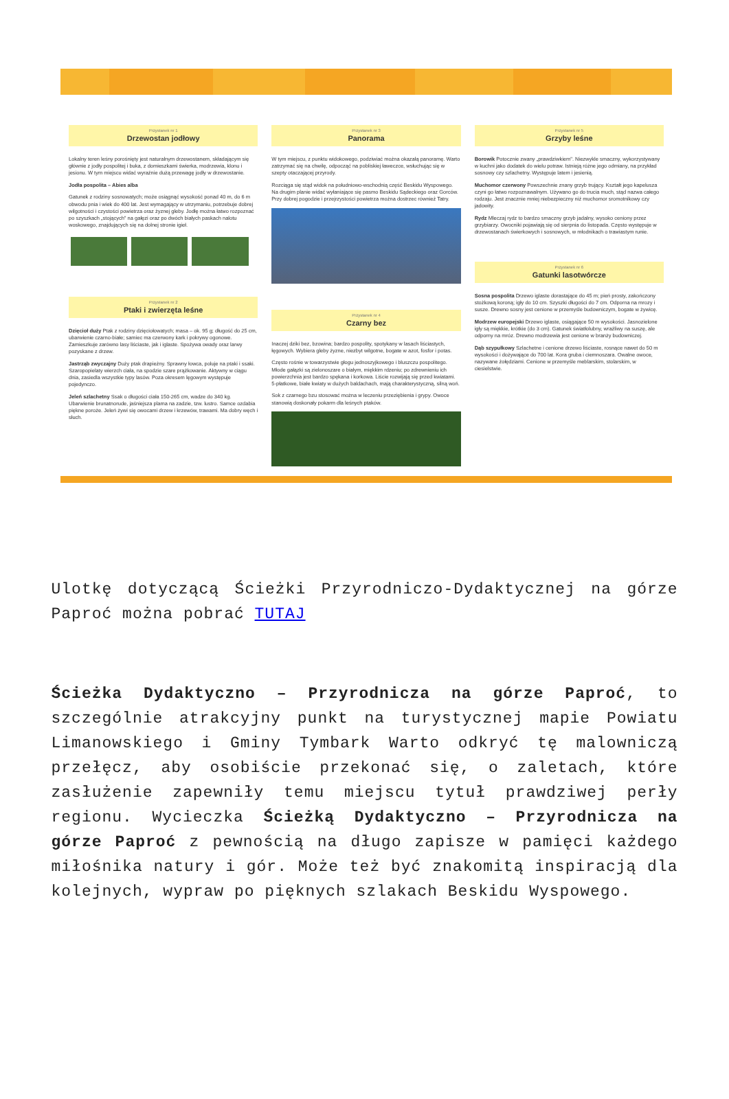Przystanek nr 1
Drzewostan jodłowy
Lokalny teren leśny porośnięty jest naturalnym drzewostanem, składającym się głównie z jodły pospolitej i buka, z domieszkami świerka, modrzewia, klonu i jesionu. W tym miejscu widać wyraźnie dużą przewagę jodły w drzewostanie.
Jodła pospolita – Abies alba
Gatunek z rodziny sosnowatych; może osiągnąć wysokość ponad 40 m, do 6 m obwodu pnia i wiek do 400 lat. Jest wymagający w utrzymaniu, potrzebuje dobrej wilgotności i czystości powietrza oraz żyznej gleby. Jodłę można łatwo rozpoznać po szyszkach „stojących" na gałęzi oraz po dwóch białych paskach nalotu woskowego, znajdujących się na dolnej stronie igieł.
Przystanek nr 2
Ptaki i zwierzęta leśne
Dzięcioł duży Ptak z rodziny dzięciołowatych; masa – ok. 95 g; długość do 25 cm, ubarwienie czarno-białe; samiec ma czerwony kark i pokrywy ogonowe. Zamieszkuje zarówno lasy liściaste, jak i iglaste. Spożywa owady oraz larwy pozyskane z drzew.
Jastrząb zwyczajny Duży ptak drapieżny. Sprawny łowca, poluje na ptaki i ssaki. Szaropopielaty wierzch ciała, na spodzie szare prążkowanie. Aktywny w ciągu dnia, zasiedla wszystkie typy lasów. Poza okresem lęgowym występuje pojedynczo.
Jeleń szlachetny Ssak o długości ciała 150-265 cm, wadze do 340 kg. Ubarwienie brunatnorude, jaśniejsza plama na zadzie, tzw. lustro. Samce ozdabia piękne poroże. Jeleń żywi się owocami drzew i krzewów, trawami. Ma dobry węch i słuch.
Przystanek nr 3
Panorama
W tym miejscu, z punktu widokowego, podziwiać można okazałą panoramę. Warto zatrzymać się na chwilę, odpocząć na pobliskiej ławeczce, wsłuchując się w szepty otaczającej przyrody.
Rozciąga się stąd widok na południowo-wschodnią część Beskidu Wyspowego. Na drugim planie widać wyłaniające się pasmo Beskidu Sądeckiego oraz Gorców. Przy dobrej pogodzie i przejrzystości powietrza można dostrzec również Tatry.
Przystanek nr 4
Czarny bez
Inaczej dziki bez, bzowina; bardzo pospolity, spotykany w lasach liściastych, łęgowych. Wybiera gleby żyzne, niezbyt wilgotne, bogate w azot, fosfor i potas.
Często rośnie w towarzystwie głogu jednoszyjkowego i bluszczu pospolitego. Młode gałązki są zielonoszare o białym, miękkim rdzeniu; po zdrewnieniu ich powierzchnia jest bardzo spękana i korkowa. Liście rozwijają się przed kwiatami. 5-płatkowe, białe kwiaty w dużych baldachach, mają charakterystyczną, silną woń.
Sok z czarnego bzu stosować można w leczeniu przeziębienia i grypy. Owoce stanowią doskonały pokarm dla leśnych ptaków.
Przystanek nr 5
Grzyby leśne
Borowik Potocznie zwany „prawdziwkiem". Niezwykle smaczny, wykorzystywany w kuchni jako dodatek do wielu potraw. Istnieją różne jego odmiany, na przykład sosnowy czy szlachetny. Występuje latem i jesienią.
Muchomor czerwony Powszechnie znany grzyb trujący. Kształt jego kapelusza czyni go łatwo rozpoznawalnym. Używano go do trucia much, stąd nazwa całego rodzaju. Jest znacznie mniej niebezpieczny niż muchomor sromotnikowy czy jadowity.
Rydz Mleczaj rydz to bardzo smaczny grzyb jadalny, wysoko ceniony przez grzybiarzy. Owocniki pojawiają się od sierpnia do listopada. Często występuje w drzewostanach świerkowych i sosnowych, w młodnikach o trawiastym runie.
Przystanek nr 6
Gatunki lasotwórcze
Sosna pospolita Drzewo iglaste dorastające do 45 m; pień prosty, zakończony stożkową koroną; igły do 10 cm. Szyszki długości do 7 cm. Odporna na mrozy i susze. Drewno sosny jest cenione w przemyśle budowniczym, bogate w żywicę.
Modrzew europejski Drzewo iglaste, osiągające 50 m wysokości. Jasnozielone igły są miękkie, krótkie (do 3 cm). Gatunek światłolubny, wrażliwy na suszę, ale odporny na mróz. Drewno modrzewia jest cenione w branży budowniczej.
Dąb szypułkowy Szlachetne i cenione drzewo liściaste, rosnące nawet do 50 m wysokości i dożywające do 700 lat. Kora gruba i ciemnoszara. Owalne owoce, nazywane żołędziami. Cenione w przemyśle meblarskim, stolarskim, w ciesielstwie.
Ulotkę dotyczącą Ścieżki Przyrodniczo-Dydaktycznej na górze Paproć można pobrać TUTAJ
Ścieżka Dydaktyczno – Przyrodnicza na górze Paproć, to szczególnie atrakcyjny punkt na turystycznej mapie Powiatu Limanowskiego i Gminy Tymbark Warto odkryć tę malowniczą przełęcz, aby osobiście przekonać się, o zaletach, które zasłużenie zapewniły temu miejscu tytuł prawdziwej perły regionu. Wycieczka Ścieżką Dydaktyczno – Przyrodnicza na górze Paproć z pewnością na długo zapisze w pamięci każdego miłośnika natury i gór. Może też być znakomitą inspiracją dla kolejnych, wypraw po pięknych szlakach Beskidu Wyspowego.